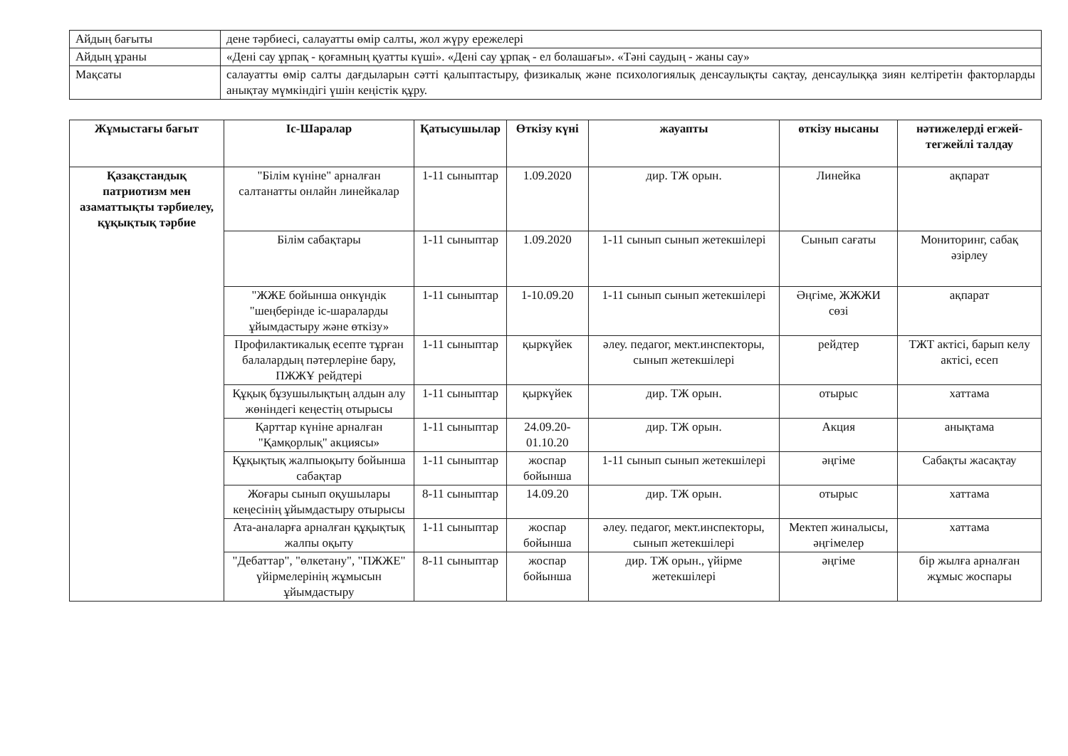| Айдың бағыты | дене тәрбиесі, салауатты өмір салты, жол жүру ережелері |
| Айдың ұраны | «Дені сау ұрпақ - қоғамның қуатты күші». «Дені сау ұрпақ - ел болашағы». «Тәні саудың - жаны сау» |
| Мақсаты | салауатты өмір салты дағдыларын сәтті қалыптастыру, физикалық және психологиялық денсаулықты сақтау, денсаулыққа зиян келтіретін факторларды анықтау мүмкіндігі үшін кеңістік құру. |
| Жұмыстағы бағыт | Іс-Шаралар | Қатысушылар | Өткізу күні | жауапты | өткізу нысаны | нәтижелерді егжей-тегжейлі талдау |
| --- | --- | --- | --- | --- | --- | --- |
| Қазақстандық патриотизм мен азаматтықты тәрбиелеу, құқықтық тәрбие | "Білім күніне" арналған салтанатты онлайн линейкалар | 1-11 сыныптар | 1.09.2020 | дир. ТЖ орын. | Линейка | ақпарат |
| | Білім сабақтары | 1-11 сыныптар | 1.09.2020 | 1-11 сынып сынып жетекшілері | Сынып сағаты | Мониторинг, сабақ әзірлеу |
| | "ЖЖЕ бойынша онкүндік "шеңберінде іс-шараларды ұйымдастыру және өткізу» | 1-11 сыныптар | 1-10.09.20 | 1-11 сынып сынып жетекшілері | Әңгіме, ЖЖЖИ сөзі | ақпарат |
| | Профилактикалық есепте тұрған балалардың пәтерлеріне бару, ПЖЖҰ рейдтері | 1-11 сыныптар | қыркүйек | әлеу. педагог, мект.инспекторы, сынып жетекшілері | рейдтер | ТЖТ актісі, барып келу актісі, есеп |
| | Құқық бұзушылықтың алдын алу жөніндегі кеңестің отырысы | 1-11 сыныптар | қыркүйек | дир. ТЖ орын. | отырыс | хаттама |
| | Қарттар күніне арналған "Қамқорлық" акциясы» | 1-11 сыныптар | 24.09.20-01.10.20 | дир. ТЖ орын. | Акция | анықтама |
| | Құқықтық жалпыоқыту бойынша сабақтар | 1-11 сыныптар | жоспар бойынша | 1-11 сынып сынып жетекшілері | әңгіме | Сабақты жасақтау |
| | Жоғары сынып оқушылары кеңесінің ұйымдастыру отырысы | 8-11 сыныптар | 14.09.20 | дир. ТЖ орын. | отырыс | хаттама |
| | Ата-аналарға арналған құқықтық жалпы оқыту | 1-11 сыныптар | жоспар бойынша | әлеу. педагог, мект.инспекторы, сынып жетекшілері | Мектеп жиналысы, әңгімелер | хаттама |
| | "Дебаттар", "өлкетану", "ПЖЖЕ" үйірмелерінің жұмысын ұйымдастыру | 8-11 сыныптар | жоспар бойынша | дир. ТЖ орын., үйірме жетекшілері | әңгіме | бір жылға арналған жұмыс жоспары |